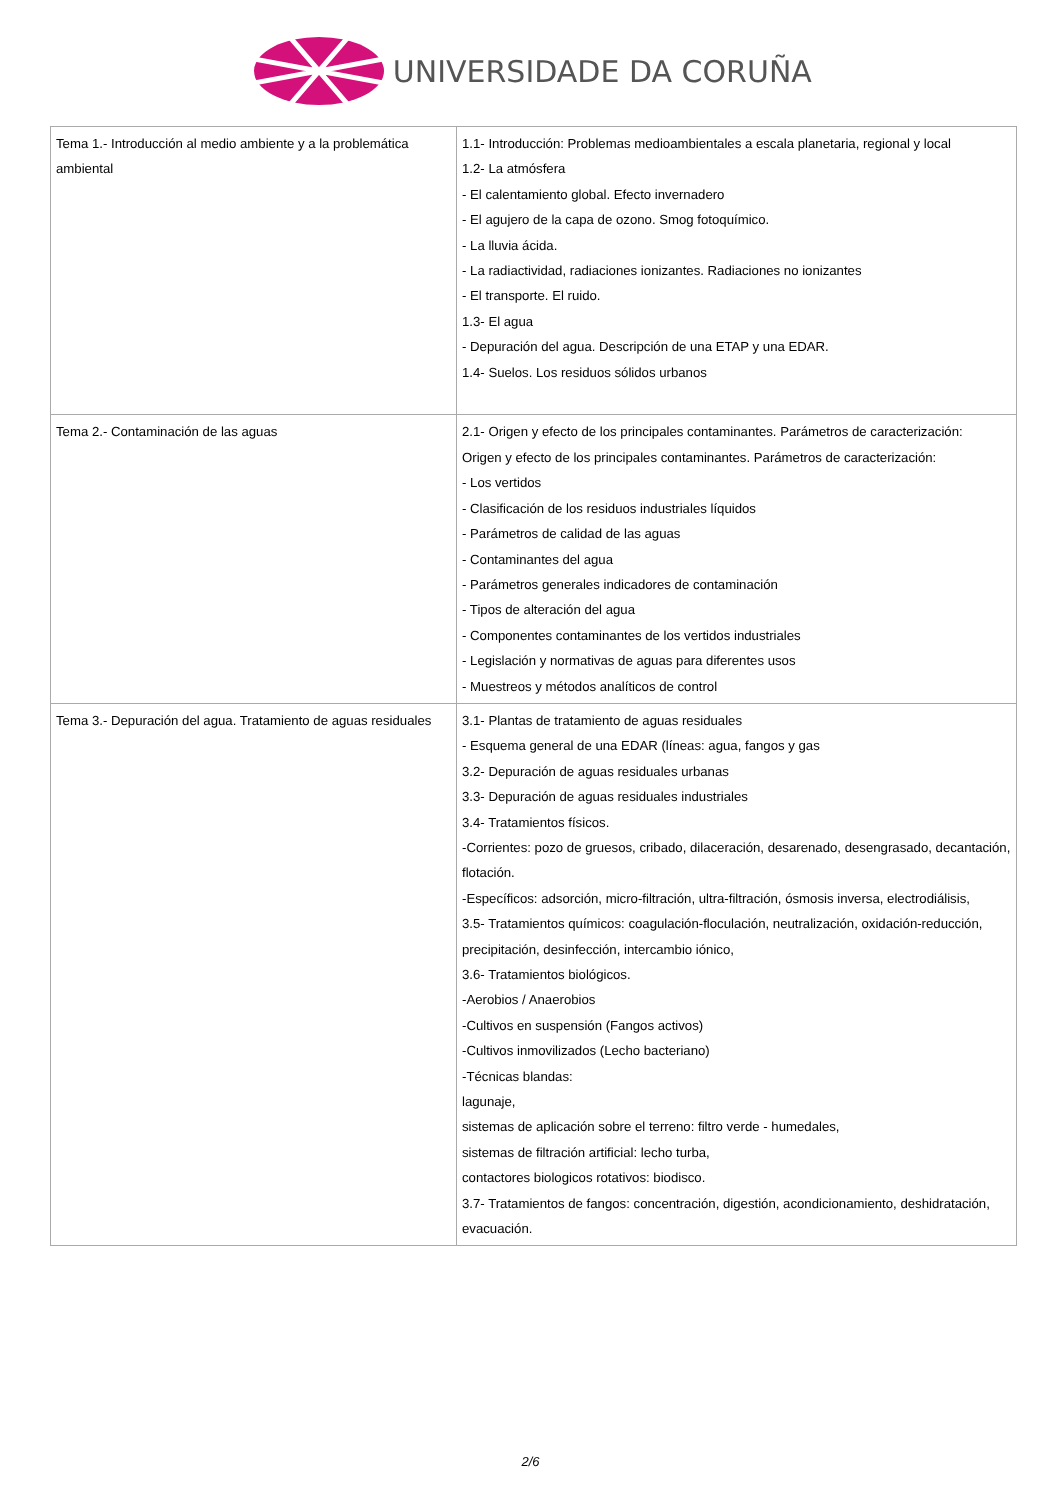UNIVERSIDADE DA CORUÑA
| Tema 1.- Introducción al medio ambiente y a la problemática ambiental | 1.1- Introducción: Problemas medioambientales a escala planetaria, regional y local 1.2- La atmósfera - El calentamiento global. Efecto invernadero - El agujero de la capa de ozono. Smog fotoquímico. - La lluvia ácida. - La radiactividad, radiaciones ionizantes. Radiaciones no ionizantes - El transporte. El ruido. 1.3- El agua - Depuración del agua. Descripción de una ETAP y una EDAR. 1.4- Suelos. Los residuos sólidos urbanos |
| Tema 2.- Contaminación de las aguas | 2.1- Origen y efecto de los principales contaminantes. Parámetros de caracterización: Origen y efecto de los principales contaminantes. Parámetros de caracterización: - Los vertidos - Clasificación de los residuos industriales líquidos - Parámetros de calidad de las aguas - Contaminantes del agua - Parámetros generales indicadores de contaminación - Tipos de alteración del agua - Componentes contaminantes de los vertidos industriales - Legislación y normativas de aguas para diferentes usos - Muestreos y métodos analíticos de control |
| Tema 3.- Depuración del agua. Tratamiento de aguas residuales | 3.1- Plantas de tratamiento de aguas residuales - Esquema general de una EDAR (líneas: agua, fangos y gas 3.2- Depuración de aguas residuales urbanas 3.3- Depuración de aguas residuales industriales 3.4- Tratamientos físicos. -Corrientes: pozo de gruesos, cribado, dilaceración, desarenado, desengrasado, decantación, flotación. -Específicos: adsorción, micro-filtración, ultra-filtración, ósmosis inversa, electrodiálisis, 3.5- Tratamientos químicos: coagulación-floculación, neutralización, oxidación-reducción, precipitación, desinfección, intercambio iónico, 3.6- Tratamientos biológicos. -Aerobios / Anaerobios -Cultivos en suspensión (Fangos activos) -Cultivos inmovilizados (Lecho bacteriano) -Técnicas blandas: lagunaje, sistemas de aplicación sobre el terreno: filtro verde - humedales, sistemas de filtración artificial: lecho turba, contactores biologicos rotativos: biodisco. 3.7- Tratamientos de fangos: concentración, digestión, acondicionamiento, deshidratación, evacuación. |
2/6